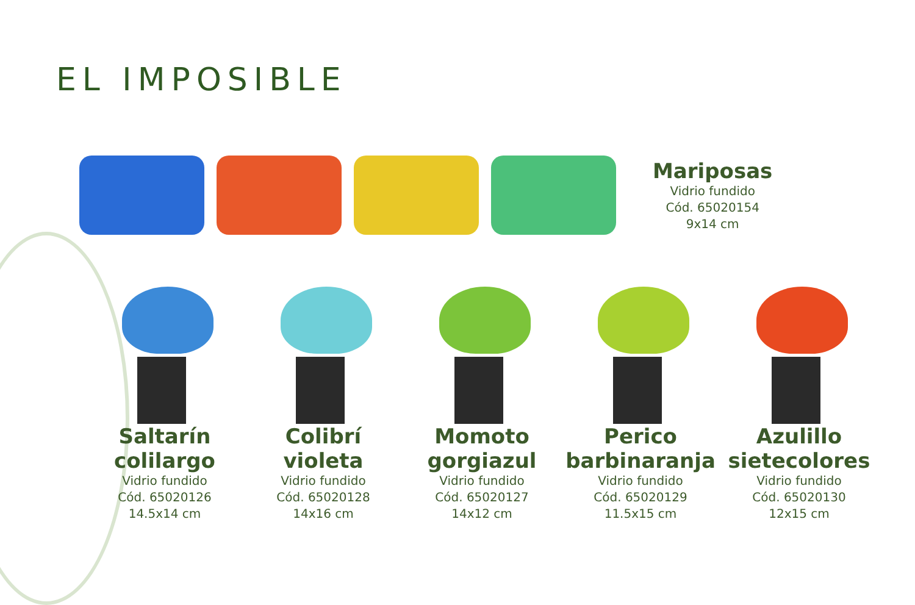EL IMPOSIBLE
Mariposas
Vidrio fundido
Cód. 65020154
9x14 cm
Saltarín colilargo
Vidrio fundido
Cód. 65020126
14.5x14 cm
Colibrí violeta
Vidrio fundido
Cód. 65020128
14x16 cm
Momoto gorgiazul
Vidrio fundido
Cód. 65020127
14x12 cm
Perico barbinaranja
Vidrio fundido
Cód. 65020129
11.5x15 cm
Azulillo sietecolores
Vidrio fundido
Cód. 65020130
12x15 cm